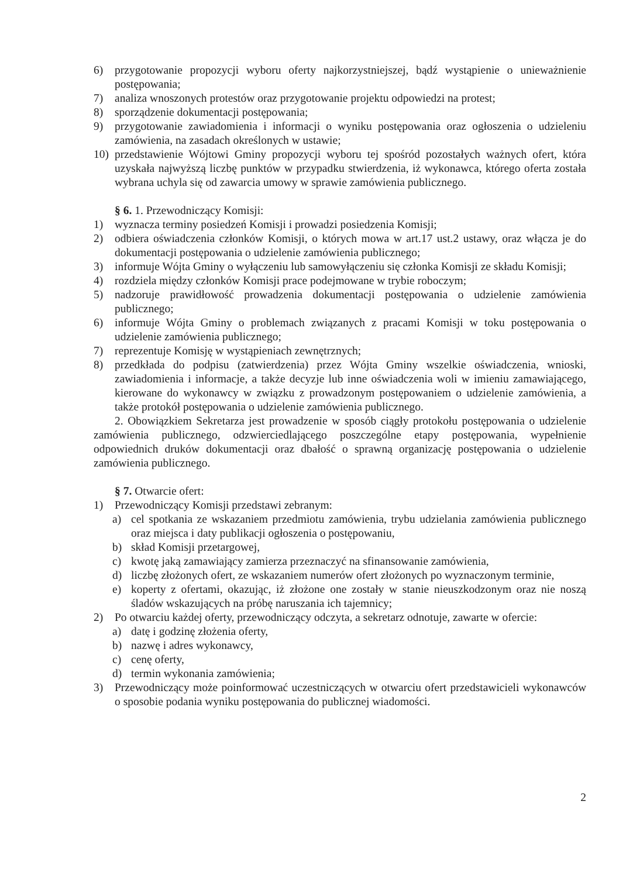6) przygotowanie propozycji wyboru oferty najkorzystniejszej, bądź wystąpienie o unieważnienie postępowania;
7) analiza wnoszonych protestów oraz przygotowanie projektu odpowiedzi na protest;
8) sporządzenie dokumentacji postępowania;
9) przygotowanie zawiadomienia i informacji o wyniku postępowania oraz ogłoszenia o udzieleniu zamówienia, na zasadach określonych w ustawie;
10) przedstawienie Wójtowi Gminy propozycji wyboru tej spośród pozostałych ważnych ofert, która uzyskała najwyższą liczbę punktów w przypadku stwierdzenia, iż wykonawca, którego oferta została wybrana uchyla się od zawarcia umowy w sprawie zamówienia publicznego.
§ 6. 1. Przewodniczący Komisji:
1) wyznacza terminy posiedzeń Komisji i prowadzi posiedzenia Komisji;
2) odbiera oświadczenia członków Komisji, o których mowa w art.17 ust.2 ustawy, oraz włącza je do dokumentacji postępowania o udzielenie zamówienia publicznego;
3) informuje Wójta Gminy o wyłączeniu lub samowyłączeniu się członka Komisji ze składu Komisji;
4) rozdziela między członków Komisji prace podejmowane w trybie roboczym;
5) nadzoruje prawidłowość prowadzenia dokumentacji postępowania o udzielenie zamówienia publicznego;
6) informuje Wójta Gminy o problemach związanych z pracami Komisji w toku postępowania o udzielenie zamówienia publicznego;
7) reprezentuje Komisję w wystąpieniach zewnętrznych;
8) przedkłada do podpisu (zatwierdzenia) przez Wójta Gminy wszelkie oświadczenia, wnioski, zawiadomienia i informacje, a także decyzje lub inne oświadczenia woli w imieniu zamawiającego, kierowane do wykonawcy w związku z prowadzonym postępowaniem o udzielenie zamówienia, a także protokół postępowania o udzielenie zamówienia publicznego.
2. Obowiązkiem Sekretarza jest prowadzenie w sposób ciągły protokołu postępowania o udzielenie zamówienia publicznego, odzwierciedlającego poszczególne etapy postępowania, wypełnienie odpowiednich druków dokumentacji oraz dbałość o sprawną organizację postępowania o udzielenie zamówienia publicznego.
§ 7. Otwarcie ofert:
1) Przewodniczący Komisji przedstawi zebranym:
a) cel spotkania ze wskazaniem przedmiotu zamówienia, trybu udzielania zamówienia publicznego oraz miejsca i daty publikacji ogłoszenia o postępowaniu,
b) skład Komisji przetargowej,
c) kwotę jaką zamawiający zamierza przeznaczyć na sfinansowanie zamówienia,
d) liczbę złożonych ofert, ze wskazaniem numerów ofert złożonych po wyznaczonym terminie,
e) koperty z ofertami, okazując, iż złożone one zostały w stanie nieuszkodzonym oraz nie noszą śladów wskazujących na próbę naruszania ich tajemnicy;
2) Po otwarciu każdej oferty, przewodniczący odczyta, a sekretarz odnotuje, zawarte w ofercie:
a) datę i godzinę złożenia oferty,
b) nazwę i adres wykonawcy,
c) cenę oferty,
d) termin wykonania zamówienia;
3) Przewodniczący może poinformować uczestniczących w otwarciu ofert przedstawicieli wykonawców o sposobie podania wyniku postępowania do publicznej wiadomości.
2